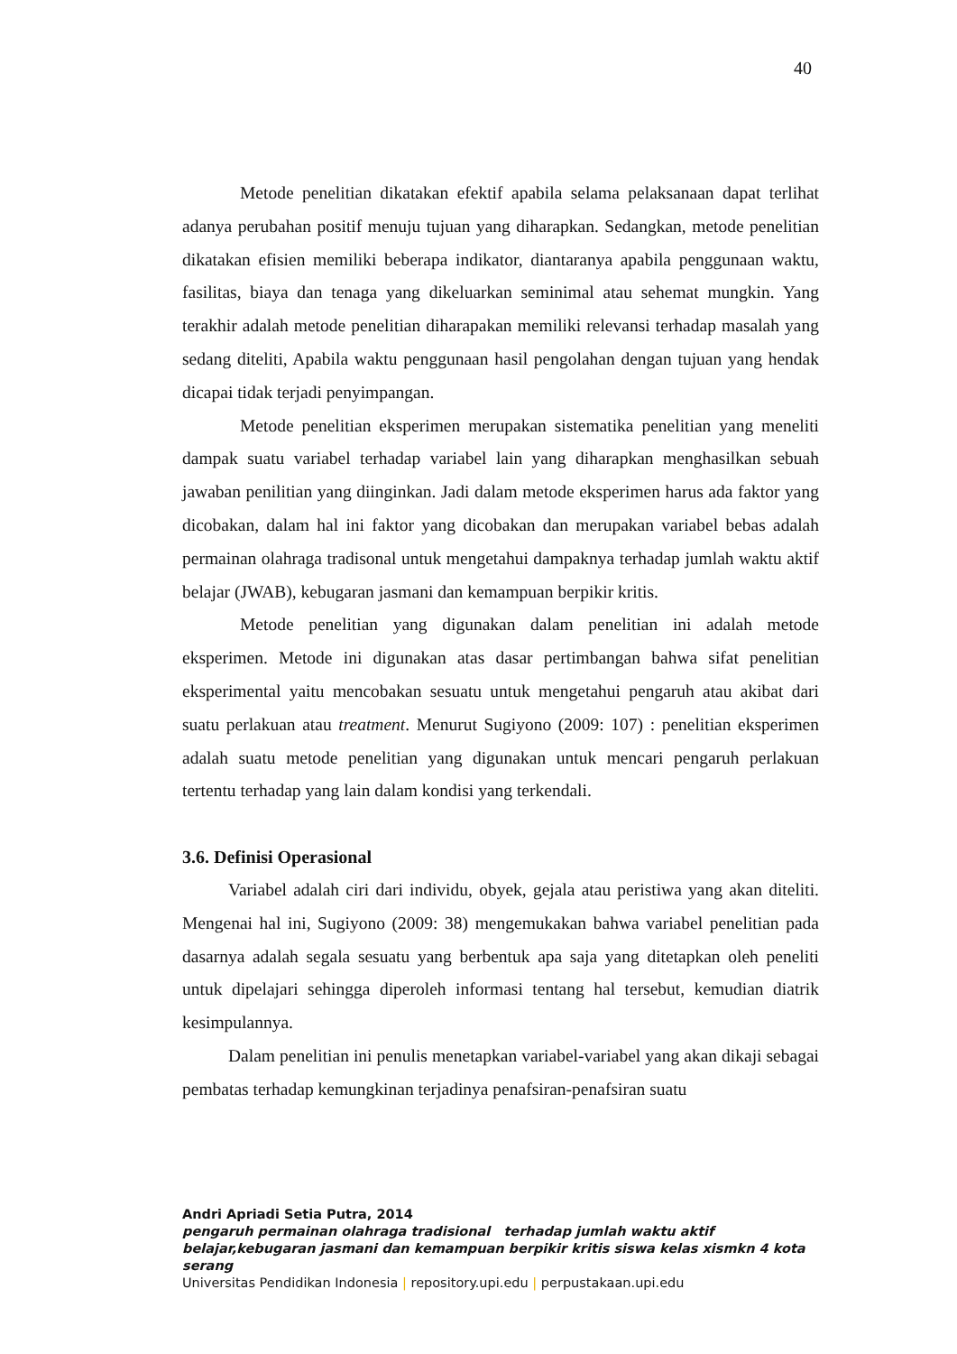40
Metode penelitian dikatakan efektif apabila selama pelaksanaan dapat terlihat adanya perubahan positif menuju tujuan yang diharapkan. Sedangkan, metode penelitian dikatakan efisien memiliki beberapa indikator, diantaranya apabila penggunaan waktu, fasilitas, biaya dan tenaga yang dikeluarkan seminimal atau sehemat mungkin. Yang terakhir adalah metode penelitian diharapakan memiliki relevansi terhadap masalah yang sedang diteliti, Apabila waktu penggunaan hasil pengolahan dengan tujuan yang hendak dicapai tidak terjadi penyimpangan.
Metode penelitian eksperimen merupakan sistematika penelitian yang meneliti dampak suatu variabel terhadap variabel lain yang diharapkan menghasilkan sebuah jawaban penilitian yang diinginkan. Jadi dalam metode eksperimen harus ada faktor yang dicobakan, dalam hal ini faktor yang dicobakan dan merupakan variabel bebas adalah permainan olahraga tradisonal untuk mengetahui dampaknya terhadap jumlah waktu aktif belajar (JWAB), kebugaran jasmani dan kemampuan berpikir kritis.
Metode penelitian yang digunakan dalam penelitian ini adalah metode eksperimen. Metode ini digunakan atas dasar pertimbangan bahwa sifat penelitian eksperimental yaitu mencobakan sesuatu untuk mengetahui pengaruh atau akibat dari suatu perlakuan atau treatment. Menurut Sugiyono (2009: 107) : penelitian eksperimen adalah suatu metode penelitian yang digunakan untuk mencari pengaruh perlakuan tertentu terhadap yang lain dalam kondisi yang terkendali.
3.6. Definisi Operasional
Variabel adalah ciri dari individu, obyek, gejala atau peristiwa yang akan diteliti. Mengenai hal ini, Sugiyono (2009: 38) mengemukakan bahwa variabel penelitian pada dasarnya adalah segala sesuatu yang berbentuk apa saja yang ditetapkan oleh peneliti untuk dipelajari sehingga diperoleh informasi tentang hal tersebut, kemudian diatrik kesimpulannya.
Dalam penelitian ini penulis menetapkan variabel-variabel yang akan dikaji sebagai pembatas terhadap kemungkinan terjadinya penafsiran-penafsiran suatu
Andri Apriadi Setia Putra, 2014
pengaruh permainan olahraga tradisional terhadap jumlah waktu aktif belajar,kebugaran jasmani dan kemampuan berpikir kritis siswa kelas xismkn 4 kota serang
Universitas Pendidikan Indonesia | repository.upi.edu | perpustakaan.upi.edu